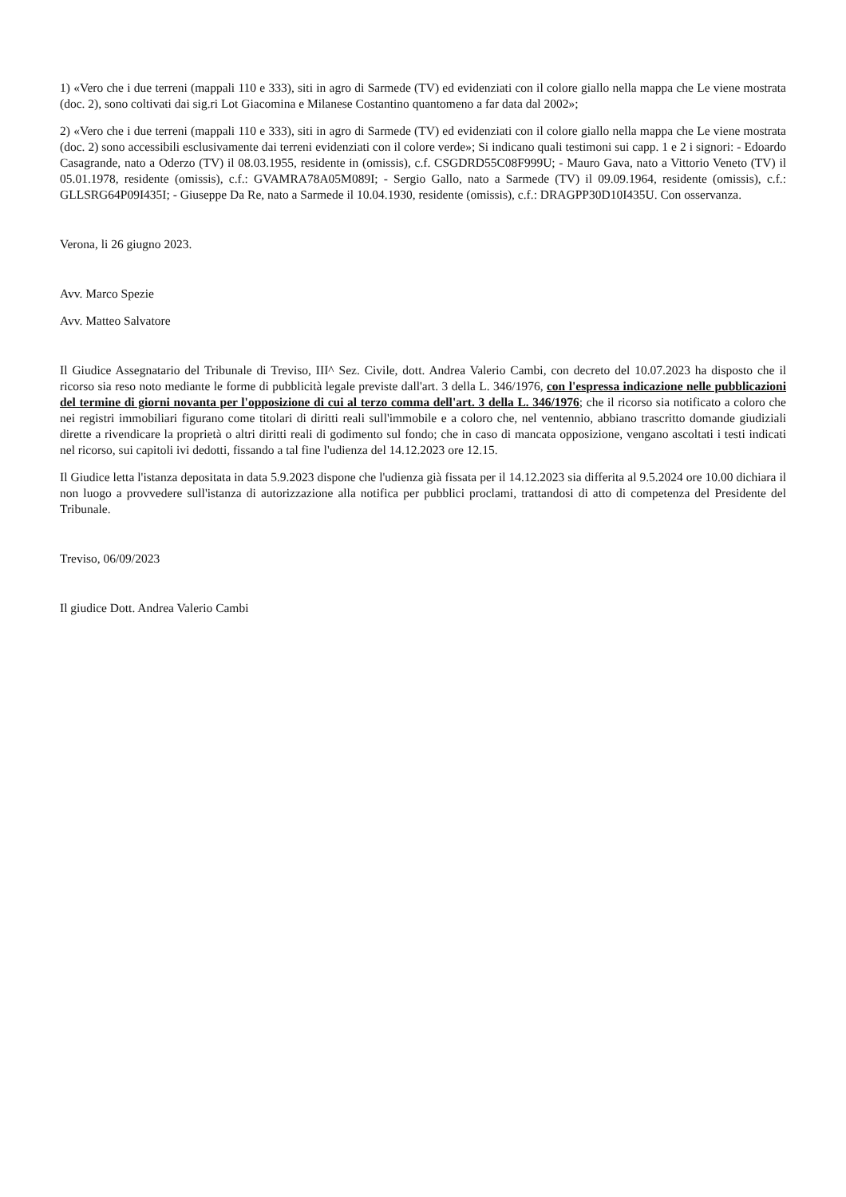1) «Vero che i due terreni (mappali 110 e 333), siti in agro di Sarmede (TV) ed evidenziati con il colore giallo nella mappa che Le viene mostrata (doc. 2), sono coltivati dai sig.ri Lot Giacomina e Milanese Costantino quantomeno a far data dal 2002»;
2) «Vero che i due terreni (mappali 110 e 333), siti in agro di Sarmede (TV) ed evidenziati con il colore giallo nella mappa che Le viene mostrata (doc. 2) sono accessibili esclusivamente dai terreni evidenziati con il colore verde»; Si indicano quali testimoni sui capp. 1 e 2 i signori: - Edoardo Casagrande, nato a Oderzo (TV) il 08.03.1955, residente in (omissis), c.f. CSGDRD55C08F999U; - Mauro Gava, nato a Vittorio Veneto (TV) il 05.01.1978, residente (omissis), c.f.: GVAMRA78A05M089I; - Sergio Gallo, nato a Sarmede (TV) il 09.09.1964, residente (omissis), c.f.: GLLSRG64P09I435I; - Giuseppe Da Re, nato a Sarmede il 10.04.1930, residente (omissis), c.f.: DRAGPP30D10I435U. Con osservanza.
Verona, li 26 giugno 2023.
Avv. Marco Spezie
Avv. Matteo Salvatore
Il Giudice Assegnatario del Tribunale di Treviso, III^ Sez. Civile, dott. Andrea Valerio Cambi, con decreto del 10.07.2023 ha disposto che il ricorso sia reso noto mediante le forme di pubblicità legale previste dall'art. 3 della L. 346/1976, con l'espressa indicazione nelle pubblicazioni del termine di giorni novanta per l'opposizione di cui al terzo comma dell'art. 3 della L. 346/1976; che il ricorso sia notificato a coloro che nei registri immobiliari figurano come titolari di diritti reali sull'immobile e a coloro che, nel ventennio, abbiano trascritto domande giudiziali dirette a rivendicare la proprietà o altri diritti reali di godimento sul fondo; che in caso di mancata opposizione, vengano ascoltati i testi indicati nel ricorso, sui capitoli ivi dedotti, fissando a tal fine l'udienza del 14.12.2023 ore 12.15.
Il Giudice letta l'istanza depositata in data 5.9.2023 dispone che l'udienza già fissata per il 14.12.2023 sia differita al 9.5.2024 ore 10.00 dichiara il non luogo a provvedere sull'istanza di autorizzazione alla notifica per pubblici proclami, trattandosi di atto di competenza del Presidente del Tribunale.
Treviso, 06/09/2023
Il giudice Dott. Andrea Valerio Cambi